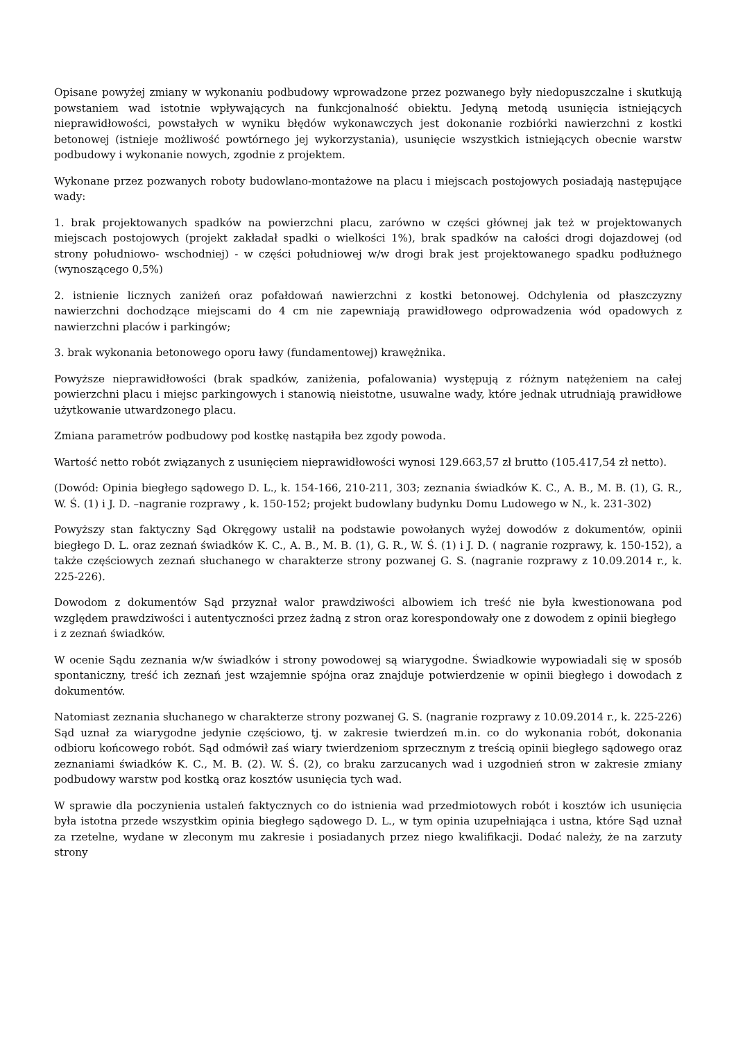Opisane powyżej zmiany w wykonaniu podbudowy wprowadzone przez pozwanego były niedopuszczalne i skutkują powstaniem wad istotnie wpływających na funkcjonalność obiektu. Jedyną metodą usunięcia istniejących nieprawidłowości, powstałych w wyniku błędów wykonawczych jest dokonanie rozbiórki nawierzchni z kostki betonowej (istnieje możliwość powtórnego jej wykorzystania), usunięcie wszystkich istniejących obecnie warstw podbudowy i wykonanie nowych, zgodnie z projektem.
Wykonane przez pozwanych roboty budowlano-montażowe na placu i miejscach postojowych posiadają następujące wady:
1. brak projektowanych spadków na powierzchni placu, zarówno w części głównej jak też w projektowanych miejscach postojowych (projekt zakładał spadki o wielkości 1%), brak spadków na całości drogi dojazdowej (od strony południowo- wschodniej) - w części południowej w/w drogi brak jest projektowanego spadku podłużnego (wynoszącego 0,5%)
2. istnienie licznych zaniżeń oraz pofałdowań nawierzchni z kostki betonowej. Odchylenia od płaszczyzny nawierzchni dochodzące miejscami do 4 cm nie zapewniają prawidłowego odprowadzenia wód opadowych z nawierzchni placów i parkingów;
3. brak wykonania betonowego oporu ławy (fundamentowej) krawężnika.
Powyższe nieprawidłowości (brak spadków, zaniżenia, pofalowania) występują z różnym natężeniem na całej powierzchni placu i miejsc parkingowych i stanowią nieistotne, usuwalne wady, które jednak utrudniają prawidłowe użytkowanie utwardzonego placu.
Zmiana parametrów podbudowy pod kostkę nastąpiła bez zgody powoda.
Wartość netto robót związanych z usunięciem nieprawidłowości wynosi 129.663,57 zł brutto (105.417,54 zł netto).
(Dowód: Opinia biegłego sądowego D. L., k. 154-166, 210-211, 303; zeznania świadków K. C., A. B., M. B. (1), G. R., W. Ś. (1) i J. D. –nagranie rozprawy , k. 150-152; projekt budowlany budynku Domu Ludowego w N., k. 231-302)
Powyższy stan faktyczny Sąd Okręgowy ustalił na podstawie powołanych wyżej dowodów z dokumentów, opinii biegłego D. L. oraz zeznań świadków K. C., A. B., M. B. (1), G. R., W. Ś. (1) i J. D. ( nagranie rozprawy, k. 150-152), a także częściowych zeznań słuchanego w charakterze strony pozwanej G. S. (nagranie rozprawy z 10.09.2014 r., k. 225-226).
Dowodom z dokumentów Sąd przyznał walor prawdziwości albowiem ich treść nie była kwestionowana pod względem prawdziwości i autentyczności przez żadną z stron oraz korespondowały one z dowodem z opinii biegłego
i z zeznań świadków.
W ocenie Sądu zeznania w/w świadków i strony powodowej są wiarygodne. Świadkowie wypowiadali się w sposób spontaniczny, treść ich zeznań jest wzajemnie spójna oraz znajduje potwierdzenie w opinii biegłego i dowodach z dokumentów.
Natomiast zeznania słuchanego w charakterze strony pozwanej G. S. (nagranie rozprawy z 10.09.2014 r., k. 225-226) Sąd uznał za wiarygodne jedynie częściowo, tj. w zakresie twierdzeń m.in. co do wykonania robót, dokonania odbioru końcowego robót. Sąd odmówił zaś wiary twierdzeniom sprzecznym z treścią opinii biegłego sądowego oraz zeznaniami świadków K. C., M. B. (2). W. Ś. (2), co braku zarzucanych wad i uzgodnień stron w zakresie zmiany podbudowy warstw pod kostką oraz kosztów usunięcia tych wad.
W sprawie dla poczynienia ustaleń faktycznych co do istnienia wad przedmiotowych robót i kosztów ich usunięcia była istotna przede wszystkim opinia biegłego sądowego D. L., w tym opinia uzupełniająca i ustna, które Sąd uznał za rzetelne, wydane w zleconym mu zakresie i posiadanych przez niego kwalifikacji. Dodać należy, że na zarzuty strony